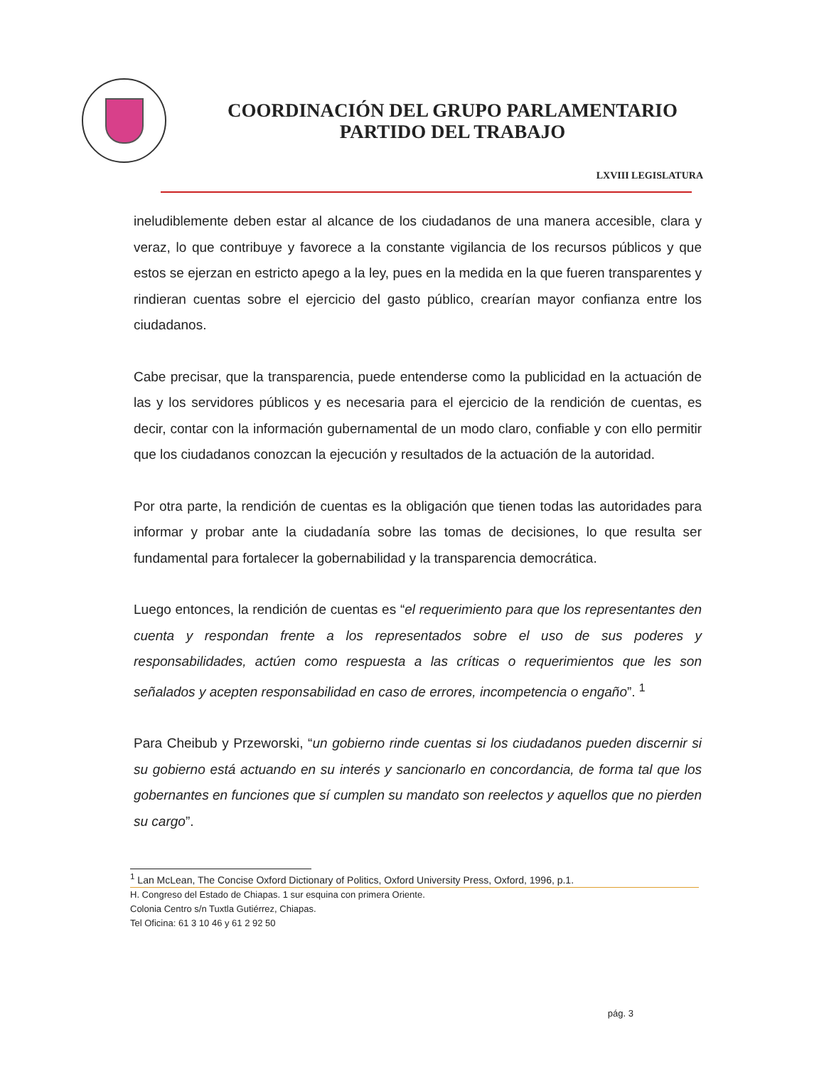COORDINACIÓN DEL GRUPO PARLAMENTARIO
PARTIDO DEL TRABAJO
LXVIII LEGISLATURA
ineludiblemente deben estar al alcance de los ciudadanos de una manera accesible, clara y veraz, lo que contribuye y favorece a la constante vigilancia de los recursos públicos y que estos se ejerzan en estricto apego a la ley, pues en la medida en la que fueren transparentes y rindieran cuentas sobre el ejercicio del gasto público, crearían mayor confianza entre los ciudadanos.
Cabe precisar, que la transparencia, puede entenderse como la publicidad en la actuación de las y los servidores públicos y es necesaria para el ejercicio de la rendición de cuentas, es decir, contar con la información gubernamental de un modo claro, confiable y con ello permitir que los ciudadanos conozcan la ejecución y resultados de la actuación de la autoridad.
Por otra parte, la rendición de cuentas es la obligación que tienen todas las autoridades para informar y probar ante la ciudadanía sobre las tomas de decisiones, lo que resulta ser fundamental para fortalecer la gobernabilidad y la transparencia democrática.
Luego entonces, la rendición de cuentas es “el requerimiento para que los representantes den cuenta y respondan frente a los representados sobre el uso de sus poderes y responsabilidades, actúen como respuesta a las críticas o requerimientos que les son señalados y acepten responsabilidad en caso de errores, incompetencia o engaño”. <sup>1</sup>
Para Cheibub y Przeworski, “un gobierno rinde cuentas si los ciudadanos pueden discernir si su gobierno está actuando en su interés y sancionarlo en concordancia, de forma tal que los gobernantes en funciones que sí cumplen su mandato son reelectos y aquellos que no pierden su cargo”.
<sup>1</sup> Lan McLean, The Concise Oxford Dictionary of Politics, Oxford University Press, Oxford, 1996, p.1.
H. Congreso del Estado de Chiapas. 1 sur esquina con primera Oriente.
Colonia Centro s/n Tuxtla Gutiérrez, Chiapas.
Tel Oficina: 61 3 10 46 y 61 2 92 50
pág. 3